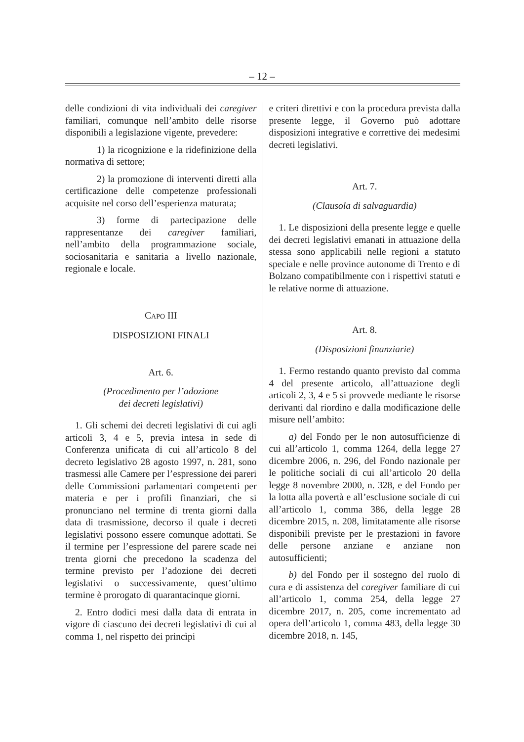– 12 –
delle condizioni di vita individuali dei caregiver familiari, comunque nell’ambito delle risorse disponibili a legislazione vigente, prevedere:
1) la ricognizione e la ridefinizione della normativa di settore;
2) la promozione di interventi diretti alla certificazione delle competenze professionali acquisite nel corso dell’esperienza maturata;
3) forme di partecipazione delle rappresentanze dei caregiver familiari, nell’ambito della programmazione sociale, sociosanitaria e sanitaria a livello nazionale, regionale e locale.
CAPO III
DISPOSIZIONI FINALI
Art. 6.
(Procedimento per l’adozione
dei decreti legislativi)
1. Gli schemi dei decreti legislativi di cui agli articoli 3, 4 e 5, previa intesa in sede di Conferenza unificata di cui all’articolo 8 del decreto legislativo 28 agosto 1997, n. 281, sono trasmessi alle Camere per l’espressione dei pareri delle Commissioni parlamentari competenti per materia e per i profili finanziari, che si pronunciano nel termine di trenta giorni dalla data di trasmissione, decorso il quale i decreti legislativi possono essere comunque adottati. Se il termine per l’espressione del parere scade nei trenta giorni che precedono la scadenza del termine previsto per l’adozione dei decreti legislativi o successivamente, quest’ultimo termine è prorogato di quarantacinque giorni.
2. Entro dodici mesi dalla data di entrata in vigore di ciascuno dei decreti legislativi di cui al comma 1, nel rispetto dei princìpi
e criteri direttivi e con la procedura prevista dalla presente legge, il Governo può adottare disposizioni integrative e correttive dei medesimi decreti legislativi.
Art. 7.
(Clausola di salvaguardia)
1. Le disposizioni della presente legge e quelle dei decreti legislativi emanati in attuazione della stessa sono applicabili nelle regioni a statuto speciale e nelle province autonome di Trento e di Bolzano compatibilmente con i rispettivi statuti e le relative norme di attuazione.
Art. 8.
(Disposizioni finanziarie)
1. Fermo restando quanto previsto dal comma 4 del presente articolo, all’attuazione degli articoli 2, 3, 4 e 5 si provvede mediante le risorse derivanti dal riordino e dalla modificazione delle misure nell’ambito:
a) del Fondo per le non autosufficienze di cui all’articolo 1, comma 1264, della legge 27 dicembre 2006, n. 296, del Fondo nazionale per le politiche sociali di cui all’articolo 20 della legge 8 novembre 2000, n. 328, e del Fondo per la lotta alla povertà e all’esclusione sociale di cui all’articolo 1, comma 386, della legge 28 dicembre 2015, n. 208, limitatamente alle risorse disponibili previste per le prestazioni in favore delle persone anziane e anziane non autosufficienti;
b) del Fondo per il sostegno del ruolo di cura e di assistenza del caregiver familiare di cui all’articolo 1, comma 254, della legge 27 dicembre 2017, n. 205, come incrementato ad opera dell’articolo 1, comma 483, della legge 30 dicembre 2018, n. 145,